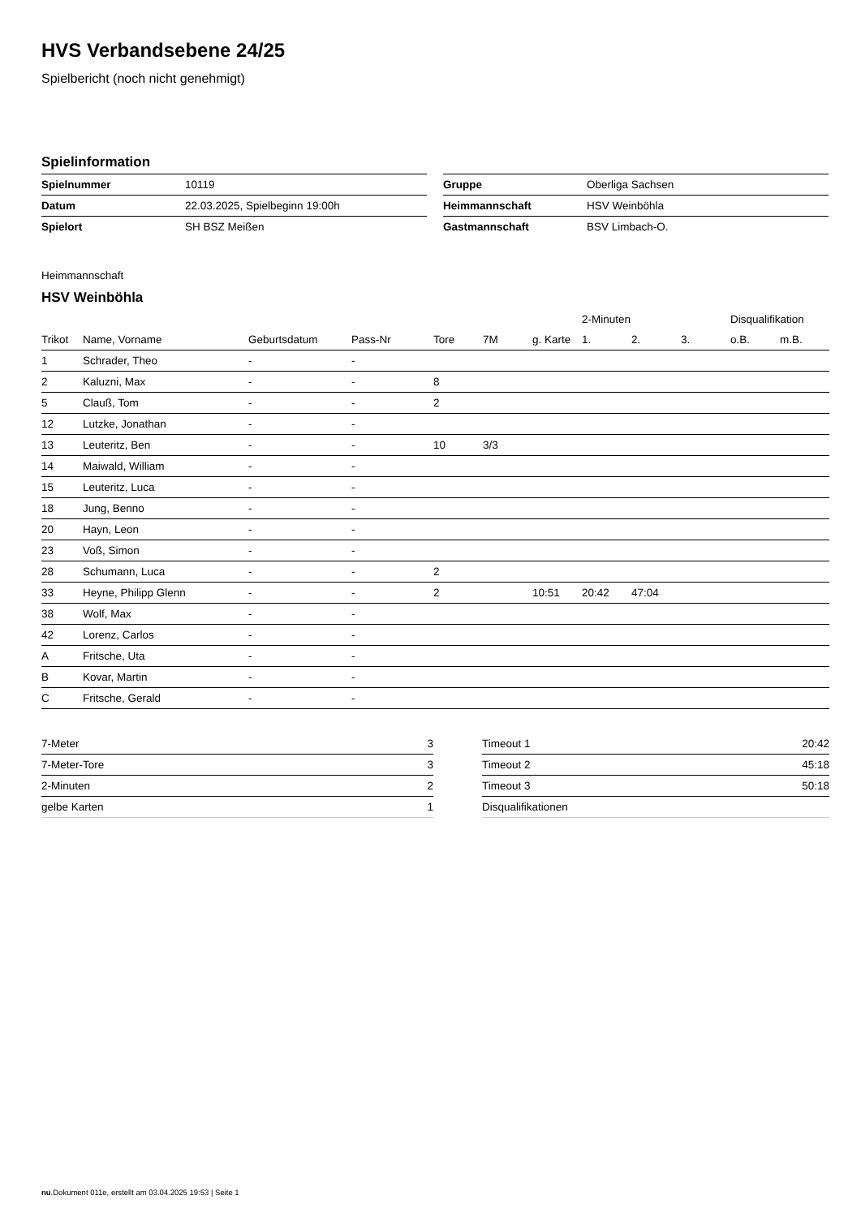HVS Verbandsebene 24/25
Spielbericht (noch nicht genehmigt)
Spielinformation
| Spielnummer | 10119 |
| Datum | 22.03.2025, Spielbeginn 19:00h |
| Spielort | SH BSZ Meißen |
| Gruppe | Oberliga Sachsen |
| Heimmannschaft | HSV Weinböhla |
| Gastmannschaft | BSV Limbach-O. |
Heimmannschaft
HSV Weinböhla
| | | | | | | | 2-Minuten | | | Disqualifikation | |
| --- | --- | --- | --- | --- | --- | --- | --- | --- | --- | --- | --- |
| Trikot | Name, Vorname | Geburtsdatum | Pass-Nr | Tore | 7M | g. Karte | 1. | 2. | 3. | o.B. | m.B. |
| 1 | Schrader, Theo | - | - | | | | | | | | |
| 2 | Kaluzni, Max | - | - | 8 | | | | | | | |
| 5 | Clauß, Tom | - | - | 2 | | | | | | | |
| 12 | Lutzke, Jonathan | - | - | | | | | | | | |
| 13 | Leuteritz, Ben | - | - | 10 | 3/3 | | | | | | |
| 14 | Maiwald, William | - | - | | | | | | | | |
| 15 | Leuteritz, Luca | - | - | | | | | | | | |
| 18 | Jung, Benno | - | - | | | | | | | | |
| 20 | Hayn, Leon | - | - | | | | | | | | |
| 23 | Voß, Simon | - | - | | | | | | | | |
| 28 | Schumann, Luca | - | - | 2 | | | | | | | |
| 33 | Heyne, Philipp Glenn | - | - | 2 | | 10:51 | 20:42 | 47:04 | | | |
| 38 | Wolf, Max | - | - | | | | | | | | |
| 42 | Lorenz, Carlos | - | - | | | | | | | | |
| A | Fritsche, Uta | - | - | | | | | | | | |
| B | Kovar, Martin | - | - | | | | | | | | |
| C | Fritsche, Gerald | - | - | | | | | | | | |
| 7-Meter | 3 |
| 7-Meter-Tore | 3 |
| 2-Minuten | 2 |
| gelbe Karten | 1 |
| Timeout 1 | 20:42 |
| Timeout 2 | 45:18 |
| Timeout 3 | 50:18 |
| Disqualifikationen | |
nu.Dokument 011e, erstellt am 03.04.2025 19:53 | Seite 1